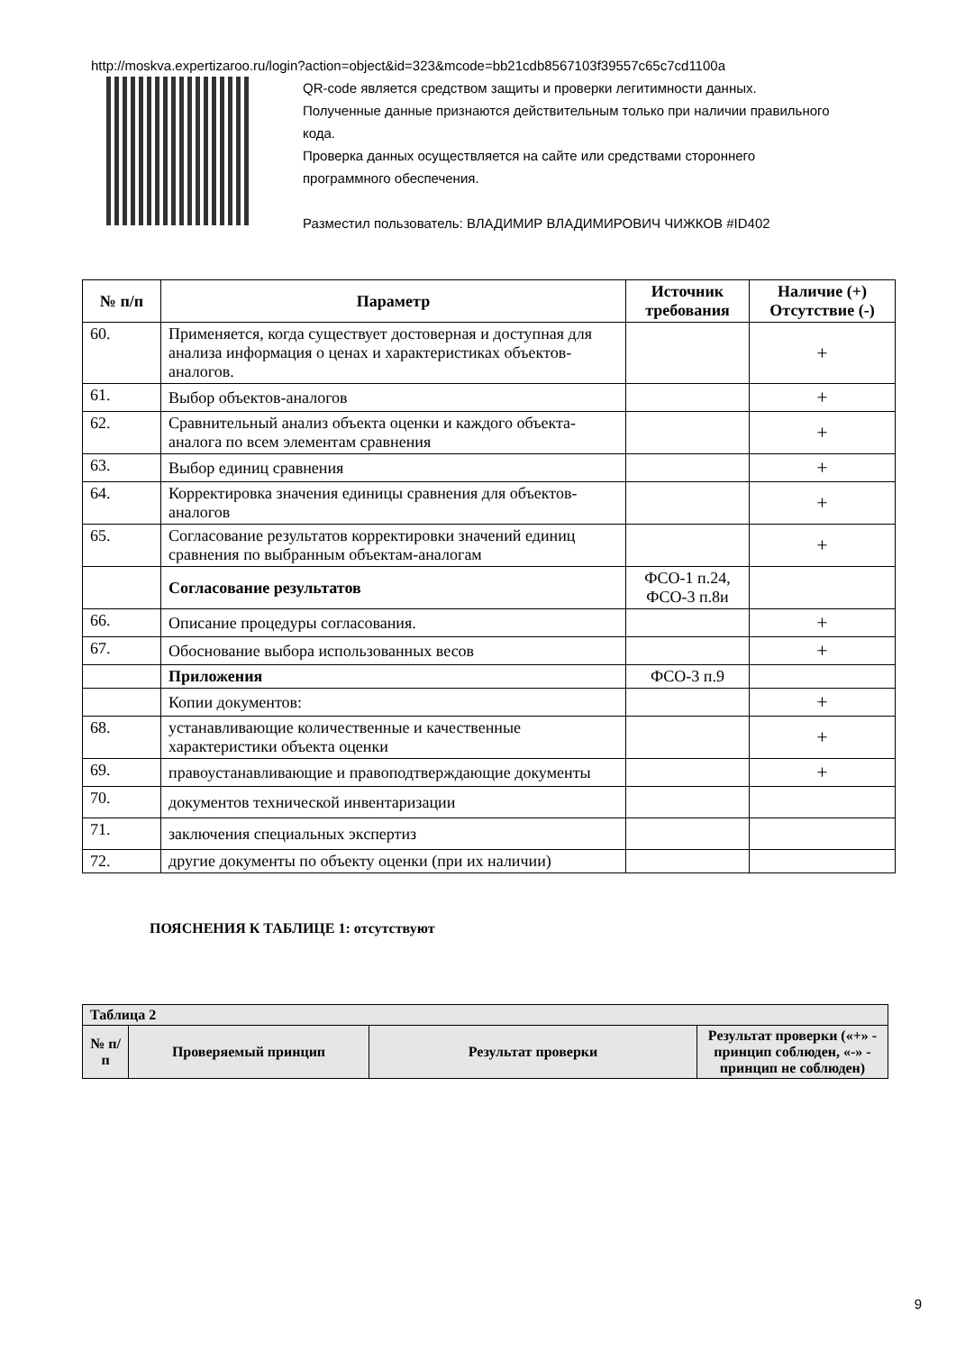http://moskva.expertizaroo.ru/login?action=object&id=323&mcode=bb21cdb8567103f39557c65c7cd1100a
QR-code является средством защиты и проверки легитимности данных.
Полученные данные признаются действительным только при наличии правильного кода.
Проверка данных осуществляется на сайте или средствами стороннего программного обеспечения.
Разместил пользователь: ВЛАДИМИР ВЛАДИМИРОВИЧ ЧИЖКОВ #ID402
| № п/п | Параметр | Источник требования | Наличие (+) Отсутствие (-) |
| --- | --- | --- | --- |
| 60. | Применяется, когда существует достоверная и доступная для анализа информация о ценах и характеристиках объектов-аналогов. | | + |
| 61. | Выбор объектов-аналогов | | + |
| 62. | Сравнительный анализ объекта оценки и каждого объекта-аналога по всем элементам сравнения | | + |
| 63. | Выбор единиц сравнения | | + |
| 64. | Корректировка значения единицы сравнения для объектов-аналогов | | + |
| 65. | Согласование результатов корректировки значений единиц сравнения по выбранным объектам-аналогам | | + |
| | Согласование результатов | ФСО-1 п.24, ФСО-3 п.8и | |
| 66. | Описание процедуры согласования. | | + |
| 67. | Обоснование выбора использованных весов | | + |
| | Приложения | ФСО-3 п.9 | |
| | Копии документов: | | + |
| 68. | устанавливающие количественные и качественные характеристики объекта оценки | | + |
| 69. | правоустанавливающие и правоподтверждающие документы | | + |
| 70. | документов технической инвентаризации | | |
| 71. | заключения специальных экспертиз | | |
| 72. | другие документы по объекту оценки (при их наличии) | | |
ПОЯСНЕНИЯ К ТАБЛИЦЕ 1: отсутствуют
| Таблица 2 | | | |
| № п/п | Проверяемый принцип | Результат проверки | Результат проверки («+» - принцип соблюден, «-» - принцип не соблюден) |
9